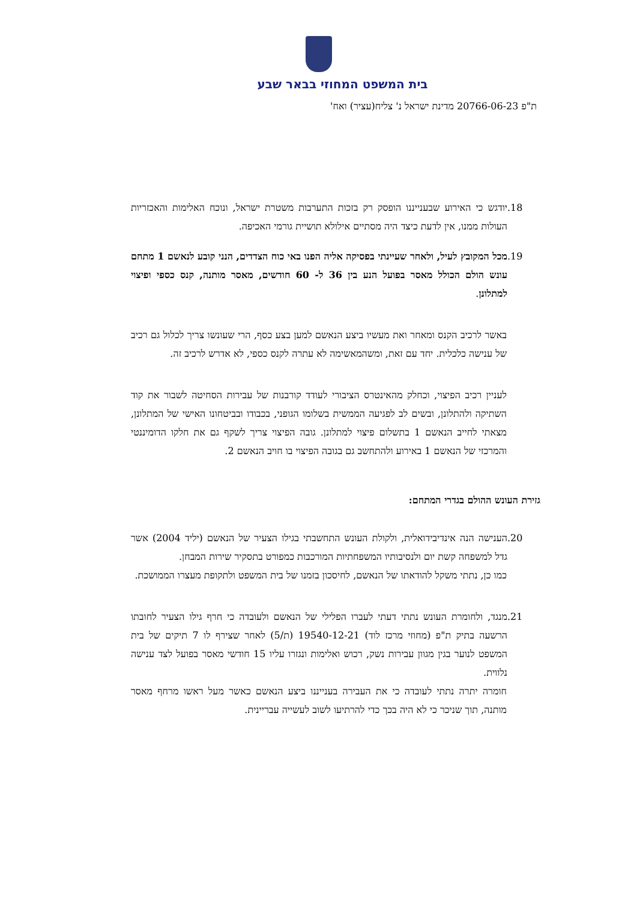בית המשפט המחוזי בבאר שבע
ת"פ 20766-06-23 מדינת ישראל נ' צליח(עציר) ואח'
.18 יודגש כי האירוע שבענייננו הופסק רק בזכות התערבות משטרת ישראל, ונוכח האלימות והאכזריות העולות ממנו, אין לדעת כיצד היה מסתיים אילולא תושיית גורמי האכיפה.
.19 מכל המקובץ לעיל, ולאחר שעיינתי בפסיקה אליה הפנו באי כוח הצדדים, הנני קובע לנאשם 1 מתחם עונש הולם הכולל מאסר בפועל הנע בין 36 ל- 60 חודשים, מאסר מותנה, קנס כספי ופיצוי למתלונן.
באשר לרכיב הקנס ומאחר ואת מעשיו ביצע הנאשם למען בצע כסף, הרי שעונשו צריך לכלול גם רכיב של ענישה כלכלית. יחד עם זאת, ומשהמאשימה לא עתרה לקנס כספי, לא אדרש לרכיב זה.
לעניין רכיב הפיצוי, וכחלק מהאינטרס הציבורי לעודד קורבנות של עבירות הסחיטה לשבור את קוד השתיקה ולהתלונן, ובשים לב לפגיעה הממשית בשלומו הגופני, בכבודו ובביטחונו האישי של המתלונן, מצאתי לחייב הנאשם 1 בתשלום פיצוי למתלונן. גובה הפיצוי צריך לשקף גם את חלקו הדומיננטי והמרכזי של הנאשם 1 באירוע ולהתחשב גם בגובה הפיצוי בו חויב הנאשם 2.
גזירת העונש ההולם בגדרי המתחם:
.20 הענישה הנה אינדיבידואלית, ולקולת העונש התחשבתי בגילו הצעיר של הנאשם (יליד 2004) אשר גדל למשפחה קשת יום ולנסיבותיו המשפחתיות המורכבות כמפורט בתסקיר שירות המבחן.
כמו כן, נתתי משקל להודאתו של הנאשם, לחיסכון בזמנו של בית המשפט ולתקופת מעצרו הממושכת.
.21 מנגד, ולחומרת העונש נתתי דעתי לעברו הפלילי של הנאשם ולעובדה כי חרף גילו הצעיר לחובתו הרשעה בתיק ת"פ (מחוזי מרכז לוד) 19540-12-21 (ת/5) לאחר שצירף לו 7 תיקים של בית המשפט לנוער בגין מגוון עבירות נשק, רכוש ואלימות ונגזרו עליו 15 חודשי מאסר בפועל לצד ענישה נלווית.
חומרה יתרה נתתי לעובדה כי את העבירה בענייננו ביצע הנאשם כאשר מעל ראשו מרחף מאסר מותנה, תוך שניכר כי לא היה בכך כדי להרתיעו לשוב לעשייה עבריינית.